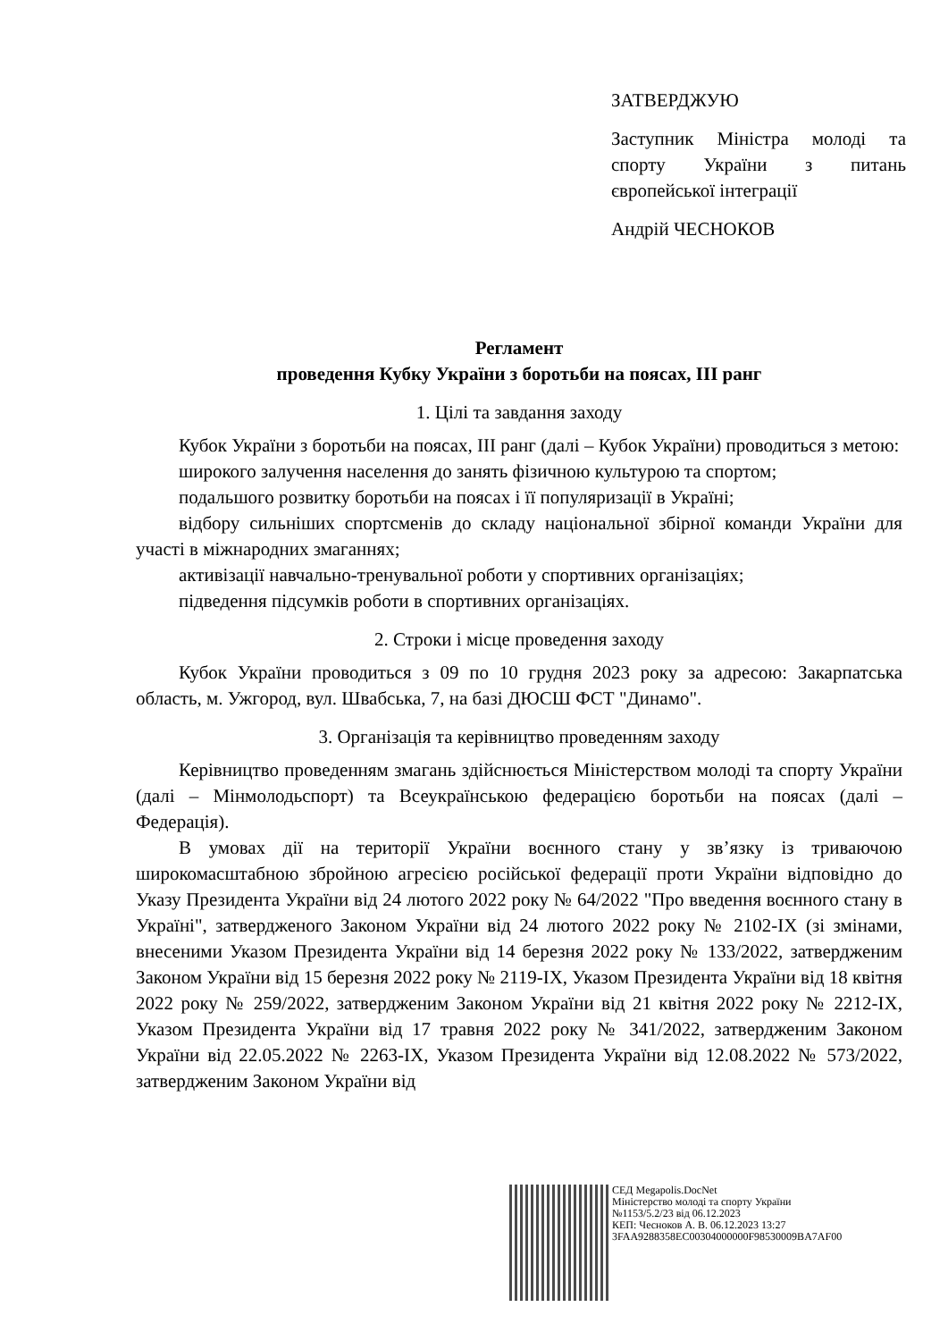ЗАТВЕРДЖУЮ
Заступник Міністра молоді та спорту України з питань європейської інтеграції
Андрій ЧЕСНОКОВ
Регламент
проведення Кубку України з боротьби на поясах, ІІІ ранг
1. Цілі та завдання заходу
Кубок України з боротьби на поясах, ІІІ ранг (далі – Кубок України) проводиться з метою:
широкого залучення населення до занять фізичною культурою та спортом;
подальшого розвитку боротьби на поясах і її популяризації в Україні;
відбору сильніших спортсменів до складу національної збірної команди України для участі в міжнародних змаганнях;
активізації навчально-тренувальної роботи у спортивних організаціях;
підведення підсумків роботи в спортивних організаціях.
2. Строки і місце проведення заходу
Кубок України проводиться з 09 по 10 грудня 2023 року за адресою: Закарпатська область, м. Ужгород, вул. Швабська, 7, на базі ДЮСШ ФСТ "Динамо".
3. Організація та керівництво проведенням заходу
Керівництво проведенням змагань здійснюється Міністерством молоді та спорту України (далі – Мінмолодьспорт) та Всеукраїнською федерацією боротьби на поясах (далі – Федерація).
В умовах дії на території України воєнного стану у зв’язку із триваючою широкомасштабною збройною агресією російської федерації проти України відповідно до Указу Президента України від 24 лютого 2022 року № 64/2022 "Про введення воєнного стану в Україні", затвердженого Законом України від 24 лютого 2022 року № 2102-IX (зі змінами, внесеними Указом Президента України від 14 березня 2022 року № 133/2022, затвердженим Законом України від 15 березня 2022 року № 2119-IX, Указом Президента України від 18 квітня 2022 року № 259/2022, затвердженим Законом України від 21 квітня 2022 року № 2212-IX, Указом Президента України від 17 травня 2022 року № 341/2022, затвердженим Законом України від 22.05.2022 № 2263-IX, Указом Президента України від 12.08.2022 № 573/2022, затвердженим Законом України від
СЕД Megapolis.DocNet
Міністерство молоді та спорту України
№1153/5.2/23 від 06.12.2023
КЕП: Чесноков А. В. 06.12.2023 13:27
3FAA9288358EC00304000000F98530009BA7AF00